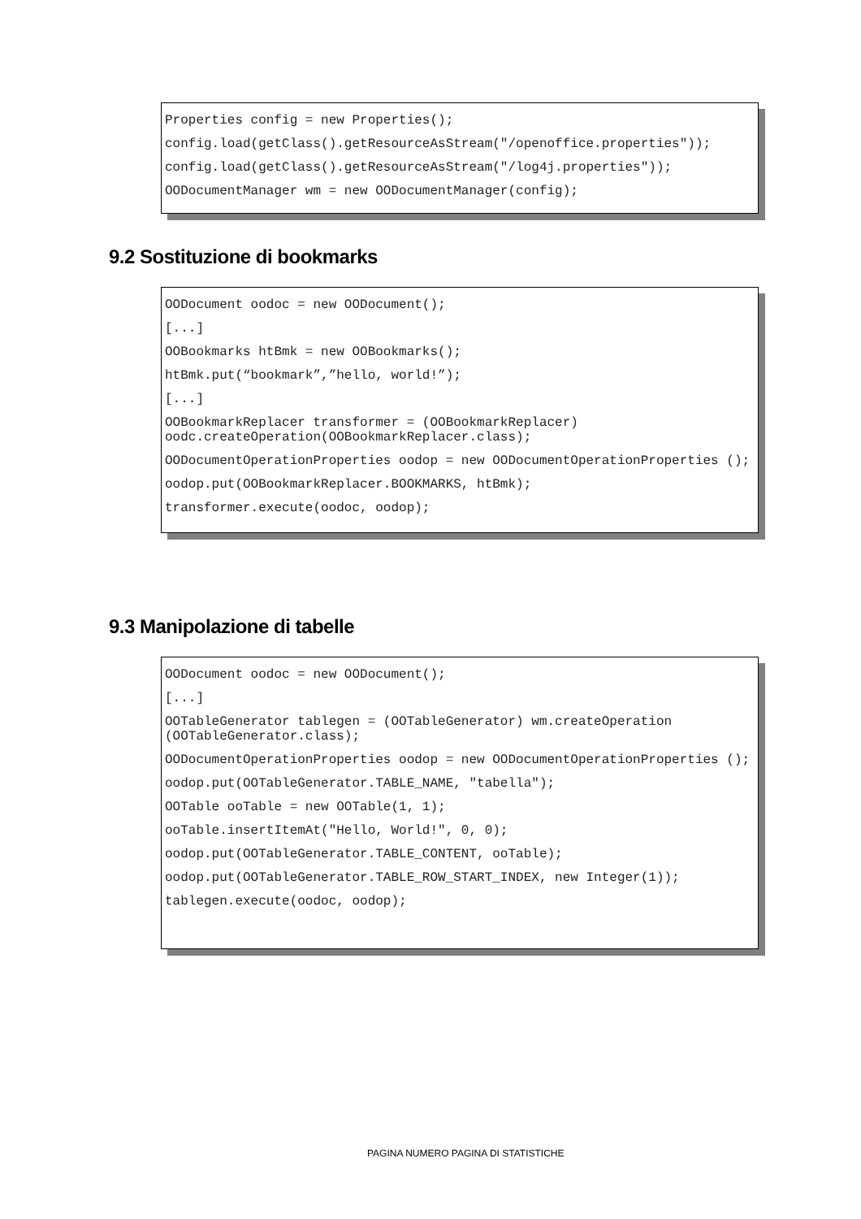Properties config = new Properties();
config.load(getClass().getResourceAsStream("/openoffice.properties"));
config.load(getClass().getResourceAsStream("/log4j.properties"));
OODocumentManager wm = new OODocumentManager(config);
9.2 Sostituzione di bookmarks
OODocument oodoc = new OODocument();
[...]
OOBookmarks htBmk = new OOBookmarks();
htBmk.put(“bookmark”,”hello, world!”);
[...]
OOBookmarkReplacer transformer = (OOBookmarkReplacer) oodc.createOperation(OOBookmarkReplacer.class);
OODocumentOperationProperties oodop = new OODocumentOperationProperties ();
oodop.put(OOBookmarkReplacer.BOOKMARKS, htBmk);
transformer.execute(oodoc, oodop);
9.3 Manipolazione di tabelle
OODocument oodoc = new OODocument();
[...]
OOTableGenerator tablegen = (OOTableGenerator) wm.createOperation (OOTableGenerator.class);
OODocumentOperationProperties oodop = new OODocumentOperationProperties ();
oodop.put(OOTableGenerator.TABLE_NAME, "tabella");
OOTable ooTable = new OOTable(1, 1);
ooTable.insertItemAt("Hello, World!", 0, 0);
oodop.put(OOTableGenerator.TABLE_CONTENT, ooTable);
oodop.put(OOTableGenerator.TABLE_ROW_START_INDEX, new Integer(1));
tablegen.execute(oodoc, oodop);
PAGINA NUMERO PAGINA DI STATISTICHE